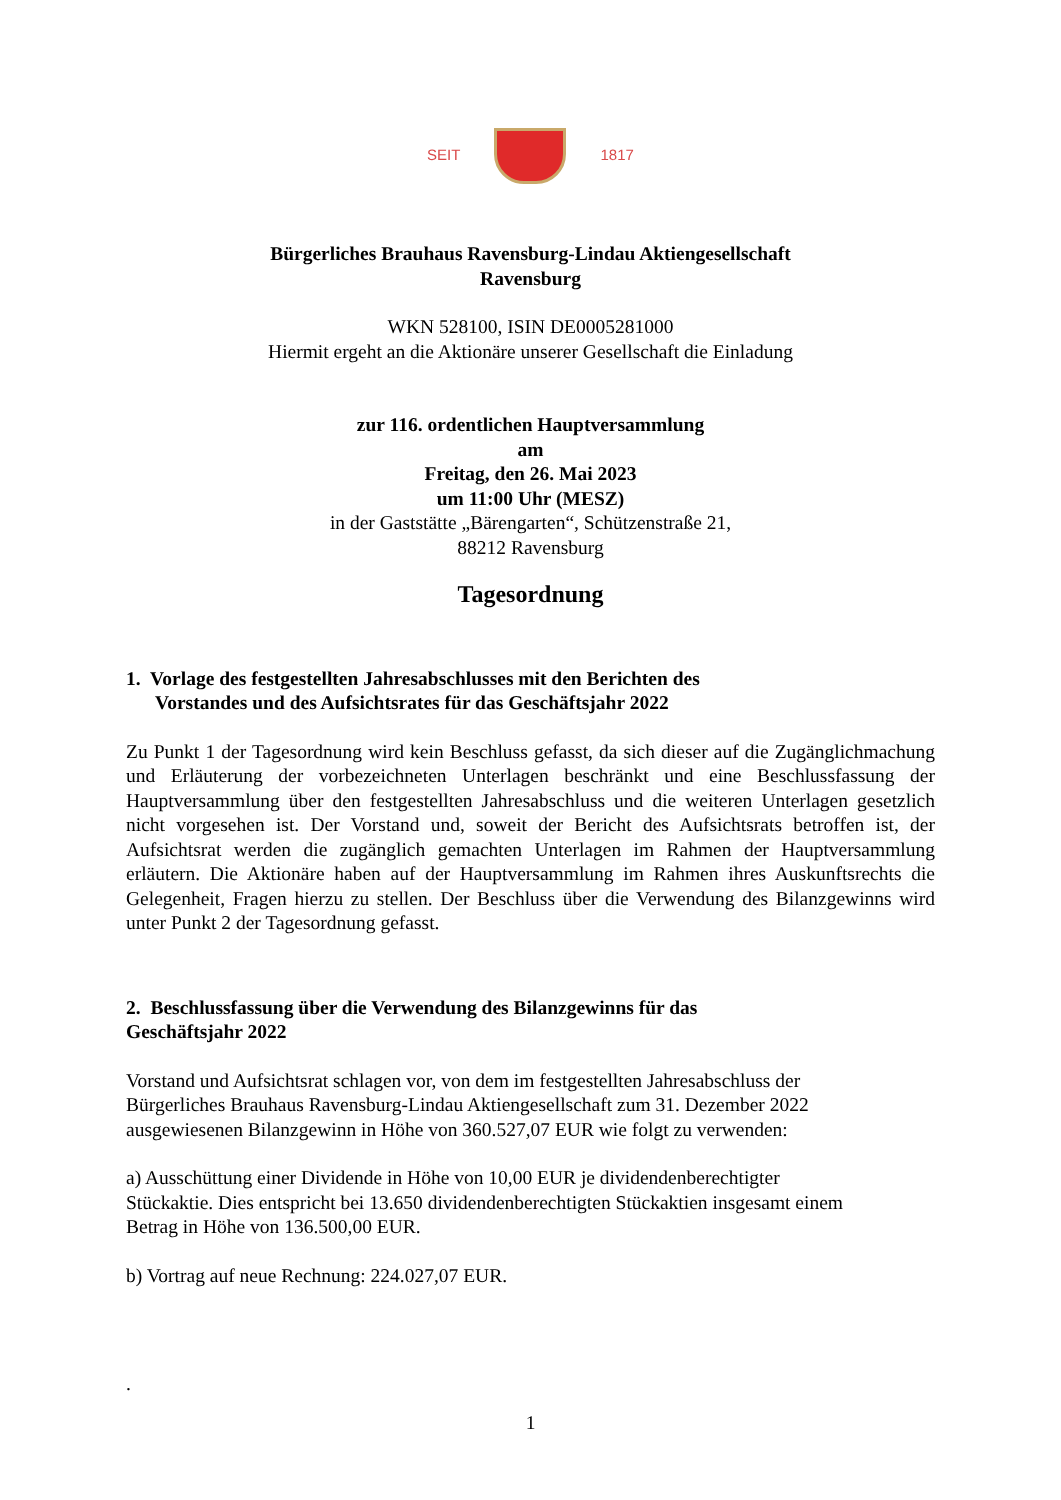SEIT 1817
Bürgerliches Brauhaus Ravensburg-Lindau Aktiengesellschaft
Ravensburg
WKN 528100, ISIN DE0005281000
Hiermit ergeht an die Aktionäre unserer Gesellschaft die Einladung
zur 116. ordentlichen Hauptversammlung
am
Freitag, den 26. Mai 2023
um 11:00 Uhr (MESZ)
in der Gaststätte „Bärengarten“, Schützenstraße 21,
88212 Ravensburg
Tagesordnung
1. Vorlage des festgestellten Jahresabschlusses mit den Berichten des
Vorstandes und des Aufsichtsrates für das Geschäftsjahr 2022
Zu Punkt 1 der Tagesordnung wird kein Beschluss gefasst, da sich dieser auf die Zugänglichmachung und Erläuterung der vorbezeichneten Unterlagen beschränkt und eine Beschlussfassung der Hauptversammlung über den festgestellten Jahresabschluss und die weiteren Unterlagen gesetzlich nicht vorgesehen ist. Der Vorstand und, soweit der Bericht des Aufsichtsrats betroffen ist, der Aufsichtsrat werden die zugänglich gemachten Unterlagen im Rahmen der Hauptversammlung erläutern. Die Aktionäre haben auf der Hauptversammlung im Rahmen ihres Auskunftsrechts die Gelegenheit, Fragen hierzu zu stellen. Der Beschluss über die Verwendung des Bilanzgewinns wird unter Punkt 2 der Tagesordnung gefasst.
2. Beschlussfassung über die Verwendung des Bilanzgewinns für das
Geschäftsjahr 2022
Vorstand und Aufsichtsrat schlagen vor, von dem im festgestellten Jahresabschluss der
Bürgerliches Brauhaus Ravensburg-Lindau Aktiengesellschaft zum 31. Dezember 2022
ausgewiesenen Bilanzgewinn in Höhe von 360.527,07 EUR wie folgt zu verwenden:
a) Ausschüttung einer Dividende in Höhe von 10,00 EUR je dividendenberechtigter
Stückaktie. Dies entspricht bei 13.650 dividendenberechtigten Stückaktien insgesamt einem
Betrag in Höhe von 136.500,00 EUR.
b) Vortrag auf neue Rechnung: 224.027,07 EUR.
.
1